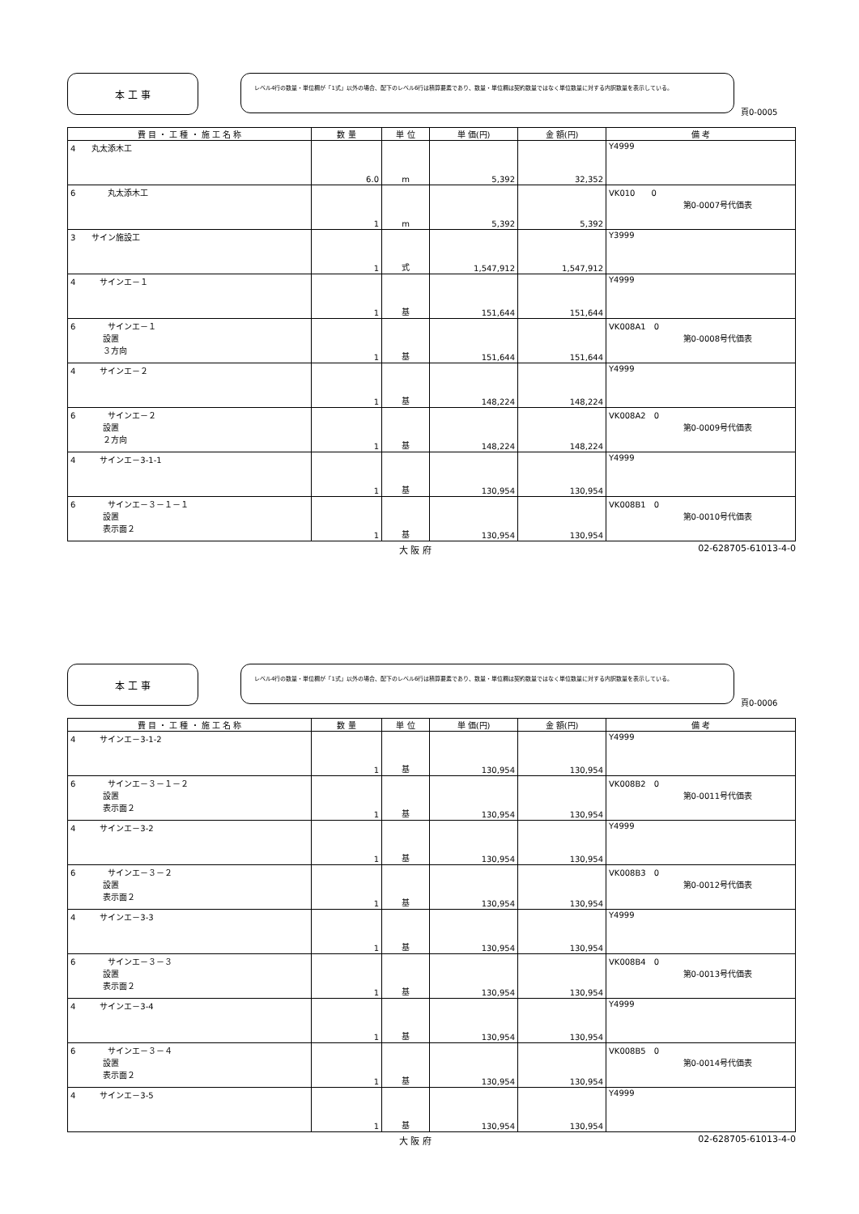本 工 事
レベル4行の数量・単位欄が「1式」以外の場合、配下のレベル6行は積算要素であり、数量・単位欄は契約数量ではなく単位数量に対する内訳数量を表示している。
頁0-0005
| 費 目 ・ 工 種 ・ 施 工 名 称 | 数 量 | 単 位 | 単 価(円) | 金 額(円) | 備 考 |
| --- | --- | --- | --- | --- | --- |
| 4 丸太添木工 | 6.0 | m | 5,392 | 32,352 | Y4999 |
| 6 丸太添木工 | 1 | m | 5,392 | 5,392 | VK010 0 第0-0007号代価表 |
| 3 サイン施設工 | 1 | 式 | 1,547,912 | 1,547,912 | Y3999 |
| 4 サインエ－１ | 1 | 基 | 151,644 | 151,644 | Y4999 |
| 6 サインエ－１ 設置 ３方向 | 1 | 基 | 151,644 | 151,644 | VK008A1 0 第0-0008号代価表 |
| 4 サインエ－２ | 1 | 基 | 148,224 | 148,224 | Y4999 |
| 6 サインエ－２ 設置 ２方向 | 1 | 基 | 148,224 | 148,224 | VK008A2 0 第0-0009号代価表 |
| 4 サインエ－3-1-1 | 1 | 基 | 130,954 | 130,954 | Y4999 |
| 6 サインエ－３－１－１ 設置 表示面２ | 1 | 基 | 130,954 | 130,954 | VK008B1 0 第0-0010号代価表 |
大 阪 府 02-628705-61013-4-0
本 工 事
レベル4行の数量・単位欄が「1式」以外の場合、配下のレベル6行は積算要素であり、数量・単位欄は契約数量ではなく単位数量に対する内訳数量を表示している。
頁0-0006
| 費 目 ・ 工 種 ・ 施 工 名 称 | 数 量 | 単 位 | 単 価(円) | 金 額(円) | 備 考 |
| --- | --- | --- | --- | --- | --- |
| 4 サインエ－3-1-2 | 1 | 基 | 130,954 | 130,954 | Y4999 |
| 6 サインエ－３－１－２ 設置 表示面２ | 1 | 基 | 130,954 | 130,954 | VK008B2 0 第0-0011号代価表 |
| 4 サインエ－3-2 | 1 | 基 | 130,954 | 130,954 | Y4999 |
| 6 サインエ－３－２ 設置 表示面２ | 1 | 基 | 130,954 | 130,954 | VK008B3 0 第0-0012号代価表 |
| 4 サインエ－3-3 | 1 | 基 | 130,954 | 130,954 | Y4999 |
| 6 サインエ－３－３ 設置 表示面２ | 1 | 基 | 130,954 | 130,954 | VK008B4 0 第0-0013号代価表 |
| 4 サインエ－3-4 | 1 | 基 | 130,954 | 130,954 | Y4999 |
| 6 サインエ－３－４ 設置 表示面２ | 1 | 基 | 130,954 | 130,954 | VK008B5 0 第0-0014号代価表 |
| 4 サインエ－3-5 | 1 | 基 | 130,954 | 130,954 | Y4999 |
大 阪 府 02-628705-61013-4-0